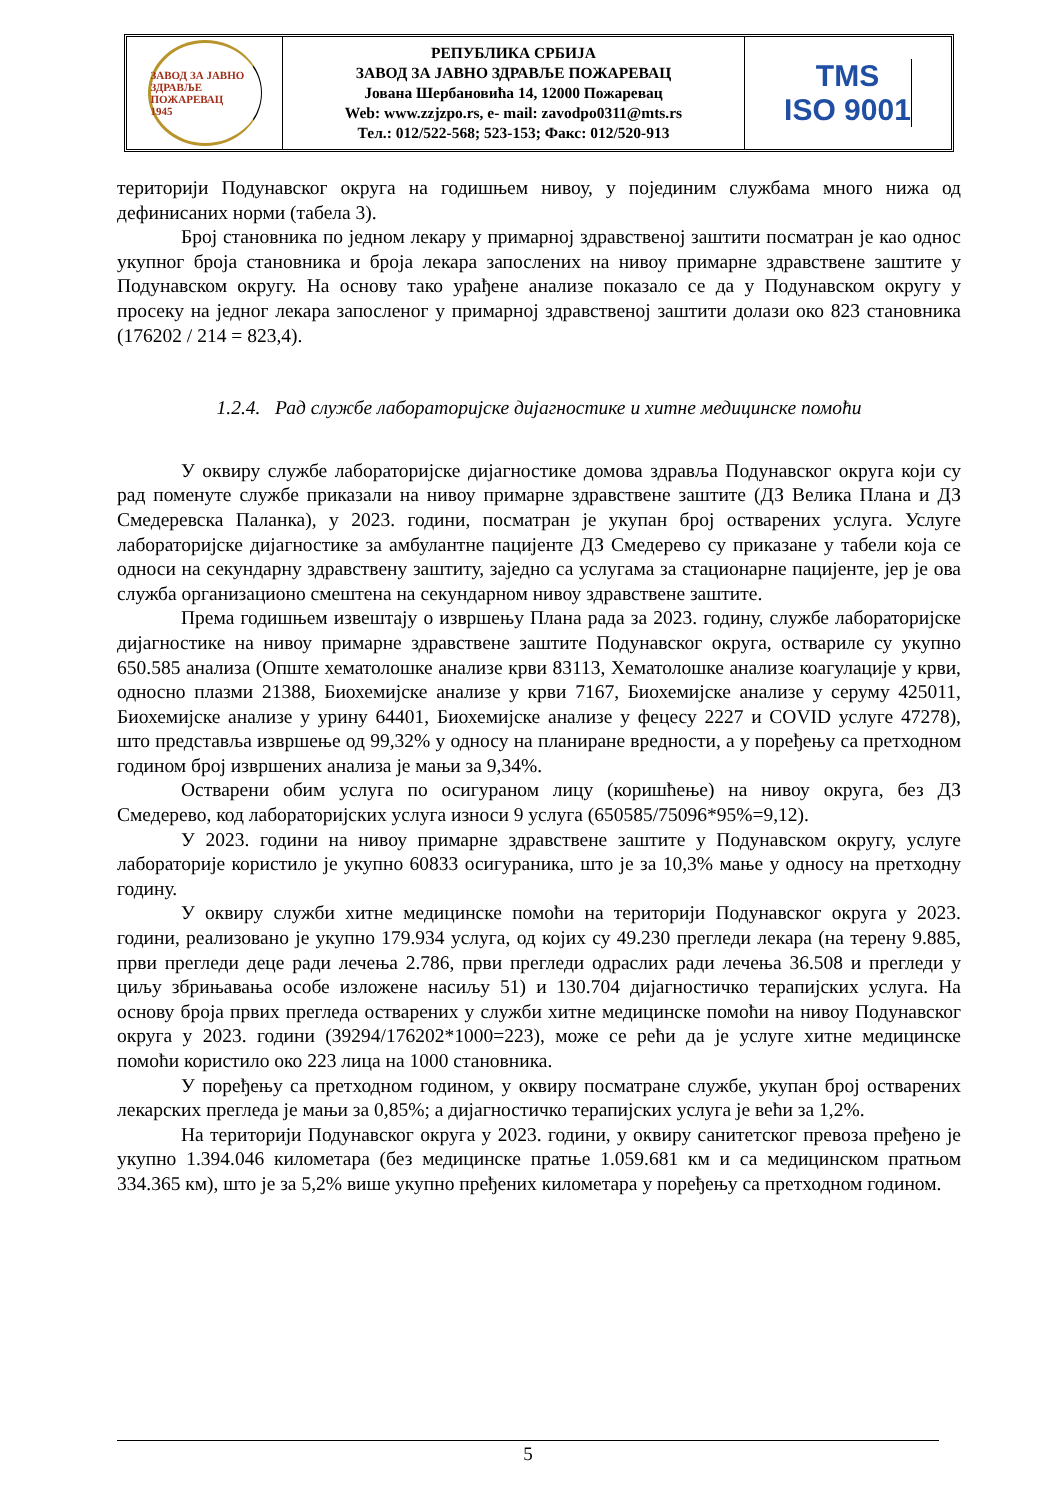ЗАВОД ЗА ЈАВНО ЗДРАВЉЕ
ПОЖАРЕВАЦ
1945
РЕПУБЛИКА СРБИЈА
ЗАВОД ЗА ЈАВНО ЗДРАВЉЕ ПОЖАРЕВАЦ
Јована Шербановића 14, 12000 Пожаревац
Web: www.zzjzpo.rs, e- mail: zavodpo0311@mts.rs
Тел.: 012/522-568; 523-153; Факс: 012/520-913
TMS
ISO 9001
територији Подунавског округа на годишњем нивоу, у појединим службама много нижа од дефинисаних норми (табела 3).
Број становника по једном лекару у примарној здравственој заштити посматран је као однос укупног броја становника и броја лекара запослених на нивоу примарне здравствене заштите у Подунавском округу. На основу тако урађене анализе показало се да у Подунавском округу у просеку на једног лекара запосленог у примарној здравственој заштити долази око 823 становника (176202 / 214 = 823,4).
1.2.4. Рад службе лабораторијске дијагностике и хитне медицинске помоћи
У оквиру службе лабораторијске дијагностике домова здравља Подунавског округа који су рад поменуте службе приказали на нивоу примарне здравствене заштите (ДЗ Велика Плана и ДЗ Смедеревска Паланка), у 2023. години, посматран је укупан број остварених услуга. Услуге лабораторијске дијагностике за амбулантне пацијенте ДЗ Смедерево су приказане у табели која се односи на секундарну здравствену заштиту, заједно са услугама за стационарне пацијенте, јер је ова служба организационо смештена на секундарном нивоу здравствене заштите.
Према годишњем извештају о извршењу Плана рада за 2023. годину, службе лабораторијске дијагностике на нивоу примарне здравствене заштите Подунавског округа, оствариле су укупно 650.585 анализа (Опште хематолошке анализе крви 83113, Хематолошке анализе коагулације у крви, односно плазми 21388, Биохемијске анализе у крви 7167, Биохемијске анализе у серуму 425011, Биохемијске анализе у урину 64401, Биохемијске анализе у фецесу 2227 и COVID услуге 47278), што представља извршење од 99,32% у односу на планиране вредности, а у поређењу са претходном годином број извршених анализа је мањи за 9,34%.
Остварени обим услуга по осигураном лицу (коришћење) на нивоу округа, без ДЗ Смедерево, код лабораторијских услуга износи 9 услуга (650585/75096*95%=9,12).
У 2023. години на нивоу примарне здравствене заштите у Подунавском округу, услуге лабораторије користило је укупно 60833 осигураника, што је за 10,3% мање у односу на претходну годину.
У оквиру служби хитне медицинске помоћи на територији Подунавског округа у 2023. години, реализовано је укупно 179.934 услуга, од којих су 49.230 прегледи лекара (на терену 9.885, први прегледи деце ради лечења 2.786, први прегледи одраслих ради лечења 36.508 и прегледи у циљу збрињавања особе изложене насиљу 51) и 130.704 дијагностичко терапијских услуга. На основу броја првих прегледа остварених у служби хитне медицинске помоћи на нивоу Подунавског округа у 2023. години (39294/176202*1000=223), може се рећи да је услуге хитне медицинске помоћи користило око 223 лица на 1000 становника.
У поређењу са претходном годином, у оквиру посматране службе, укупан број остварених лекарских прегледа је мањи за 0,85%; а дијагностичко терапијских услуга је већи за 1,2%.
На територији Подунавског округа у 2023. години, у оквиру санитетског превоза пређено је укупно 1.394.046 километара (без медицинске пратње 1.059.681 км и са медицинском пратњом 334.365 км), што је за 5,2% више укупно пређених километара у поређењу са претходном годином.
5